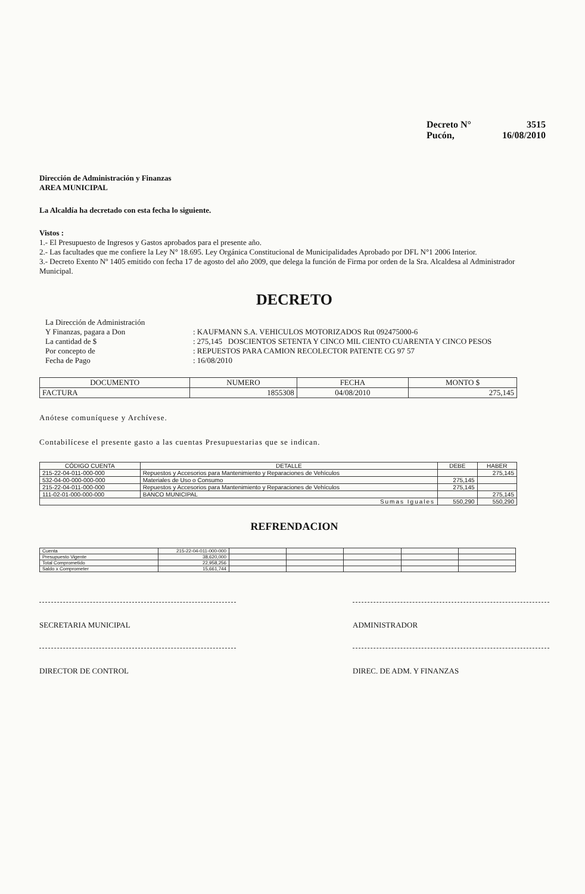Decreto N° 3515
Pucón, 16/08/2010
Dirección de Administración y Finanzas
AREA MUNICIPAL
La Alcaldía ha decretado con esta fecha lo siguiente.
Vistos :
1.- El Presupuesto de Ingresos y Gastos aprobados para el presente año.
2.- Las facultades que me confiere la Ley N° 18.695. Ley Orgánica Constitucional de Municipalidades Aprobado por DFL N°1 2006 Interior.
3.- Decreto Exento Nº 1405 emitido con fecha 17 de agosto del año 2009, que delega la función de Firma por orden de la Sra. Alcaldesa al Administrador Municipal.
DECRETO
| La Dirección de Administración | |
| Y Finanzas, pagara a Don | : KAUFMANN S.A. VEHICULOS MOTORIZADOS Rut 092475000-6 |
| La cantidad de $ | : 275,145 DOSCIENTOS SETENTA Y CINCO MIL CIENTO CUARENTA Y CINCO PESOS |
| Por concepto de | : REPUESTOS PARA CAMION RECOLECTOR PATENTE CG 97 57 |
| Fecha de Pago | : 16/08/2010 |
| DOCUMENTO | NUMERO | FECHA | MONTO $ |
| --- | --- | --- | --- |
| FACTURA | 1855308 | 04/08/2010 | 275,145 |
Anótese comuníquese y Archívese.
Contabilícese el presente gasto a las cuentas Presupuestarias que se indican.
| CÓDIGO CUENTA | DETALLE | DEBE | HABER |
| --- | --- | --- | --- |
| 215-22-04-011-000-000 | Repuestos y Accesorios para Mantenimiento y Reparaciones de Vehículos | | 275,145 |
| 532-04-00-000-000-000 | Materiales de Uso o Consumo | 275,145 | |
| 215-22-04-011-000-000 | Repuestos y Accesorios para Mantenimiento y Reparaciones de Vehículos | 275,145 | |
| 111-02-01-000-000-000 | BANCO MUNICIPAL | | 275,145 |
| Sumas Iguales | | 550,290 | 550,290 |
REFRENDACION
| Cuenta | 215-22-04-011-000-000 | | | | | |
| Presupuesto Vigente | 38,620,000 | | | | | |
| Total Comprometido | 22,958,256 | | | | | |
| Saldo x Comprometer | 15,661,744 | | | | | |
SECRETARIA MUNICIPAL ADMINISTRADOR
DIRECTOR DE CONTROL DIREC. DE ADM. Y FINANZAS